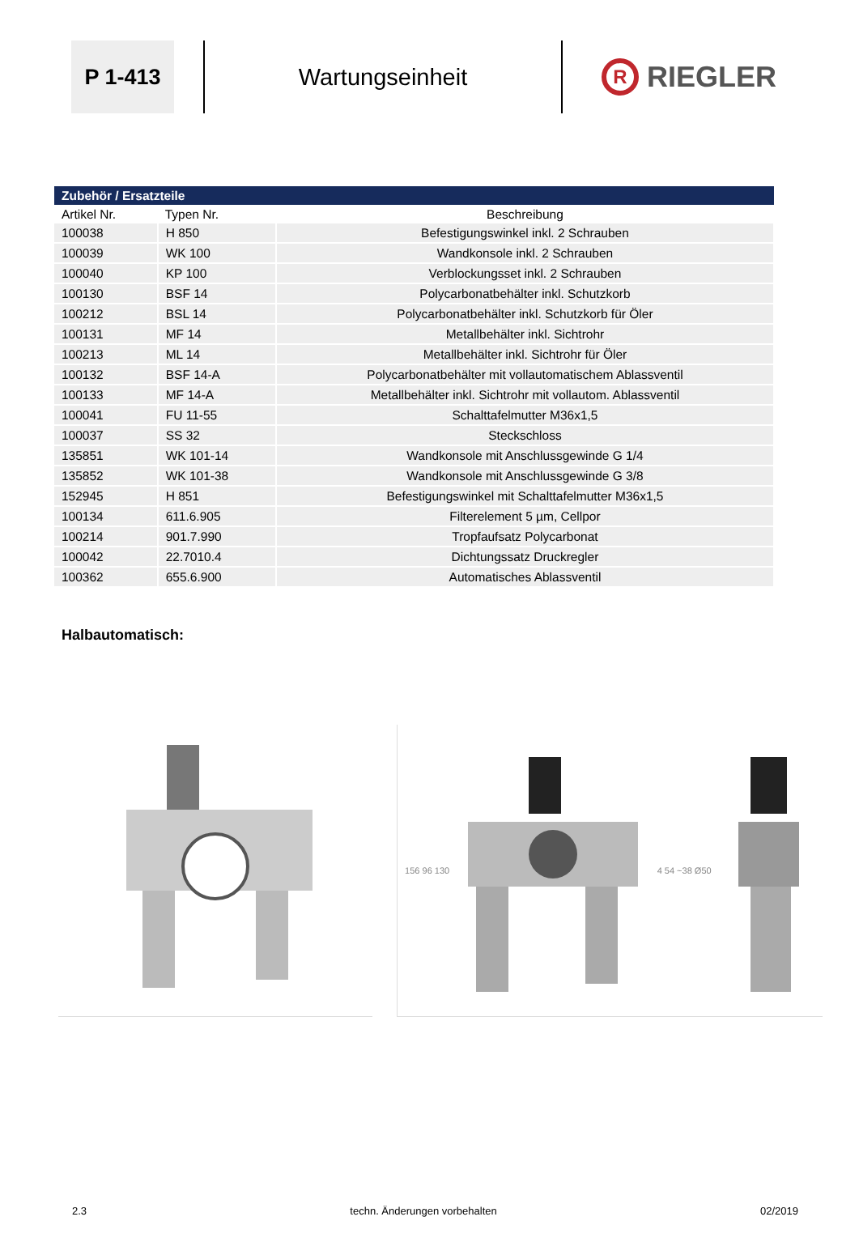P 1-413
Wartungseinheit
R RIEGLER
| Zubehör / Ersatzteile | | |
| --- | --- | --- |
| Artikel Nr. | Typen Nr. | Beschreibung |
| 100038 | H 850 | Befestigungswinkel inkl. 2 Schrauben |
| 100039 | WK 100 | Wandkonsole inkl. 2 Schrauben |
| 100040 | KP 100 | Verblockungsset inkl. 2 Schrauben |
| 100130 | BSF 14 | Polycarbonatbehälter inkl. Schutzkorb |
| 100212 | BSL 14 | Polycarbonatbehälter inkl. Schutzkorb für Öler |
| 100131 | MF 14 | Metallbehälter inkl. Sichtrohr |
| 100213 | ML 14 | Metallbehälter inkl. Sichtrohr für Öler |
| 100132 | BSF 14-A | Polycarbonatbehälter mit vollautomatischem Ablassventil |
| 100133 | MF 14-A | Metallbehälter inkl. Sichtrohr mit vollautom. Ablassventil |
| 100041 | FU 11-55 | Schalttafelmutter M36x1,5 |
| 100037 | SS 32 | Steckschloss |
| 135851 | WK 101-14 | Wandkonsole mit Anschlussgewinde G 1/4 |
| 135852 | WK 101-38 | Wandkonsole mit Anschlussgewinde G 3/8 |
| 152945 | H 851 | Befestigungswinkel mit Schalttafelmutter M36x1,5 |
| 100134 | 611.6.905 | Filterelement 5 µm, Cellpor |
| 100214 | 901.7.990 | Tropfaufsatz Polycarbonat |
| 100042 | 22.7010.4 | Dichtungssatz Druckregler |
| 100362 | 655.6.900 | Automatisches Ablassventil |
Halbautomatisch:
156 96 130 4 54 ~38 Ø50
2.3 techn. Änderungen vorbehalten 02/2019